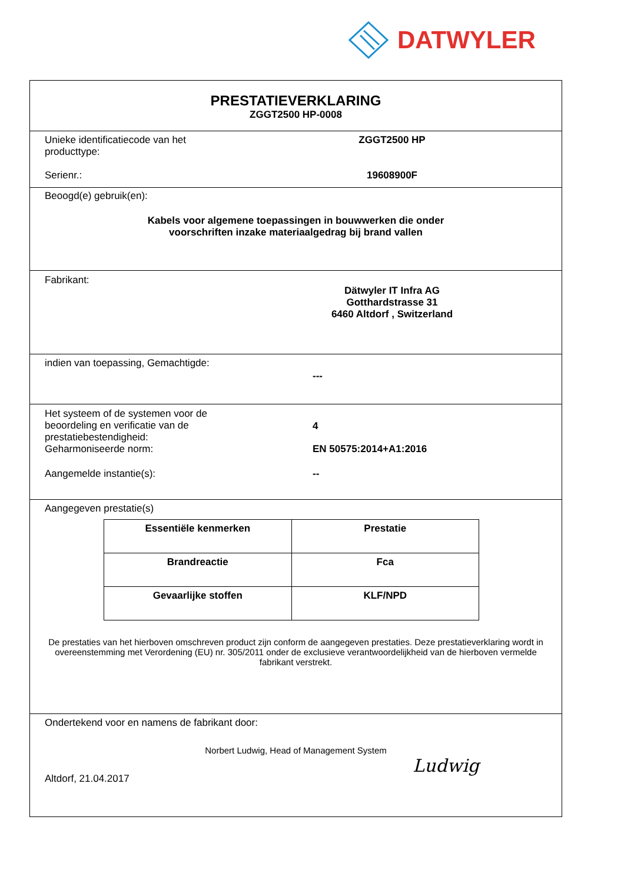DATWYLER
PRESTATIEVERKLARING
ZGGT2500 HP-0008
Unieke identificatiecode van het
producttype:
ZGGT2500 HP
Serienr.: 19608900F
Beoogd(e) gebruik(en):
Kabels voor algemene toepassingen in bouwwerken die onder
voorschriften inzake materiaalgedrag bij brand vallen
Fabrikant:
Dätwyler IT Infra AG
Gotthardstrasse 31
6460 Altdorf , Switzerland
indien van toepassing, Gemachtigde:
---
Het systeem of de systemen voor de
beoordeling en verificatie van de
prestatiebestendigheid:
4
Geharmoniseerde norm: EN 50575:2014+A1:2016
Aangemelde instantie(s): --
Aangegeven prestatie(s)
| Essentiële kenmerken | Prestatie |
| --- | --- |
| Brandreactie | Fca |
| Gevaarlijke stoffen | KLF/NPD |
De prestaties van het hierboven omschreven product zijn conform de aangegeven prestaties. Deze prestatieverklaring wordt in overeenstemming met Verordening (EU) nr. 305/2011 onder de exclusieve verantwoordelijkheid van de hierboven vermelde fabrikant verstrekt.
Ondertekend voor en namens de fabrikant door:
Norbert Ludwig, Head of Management System
Altdorf, 21.04.2017
Ludwig